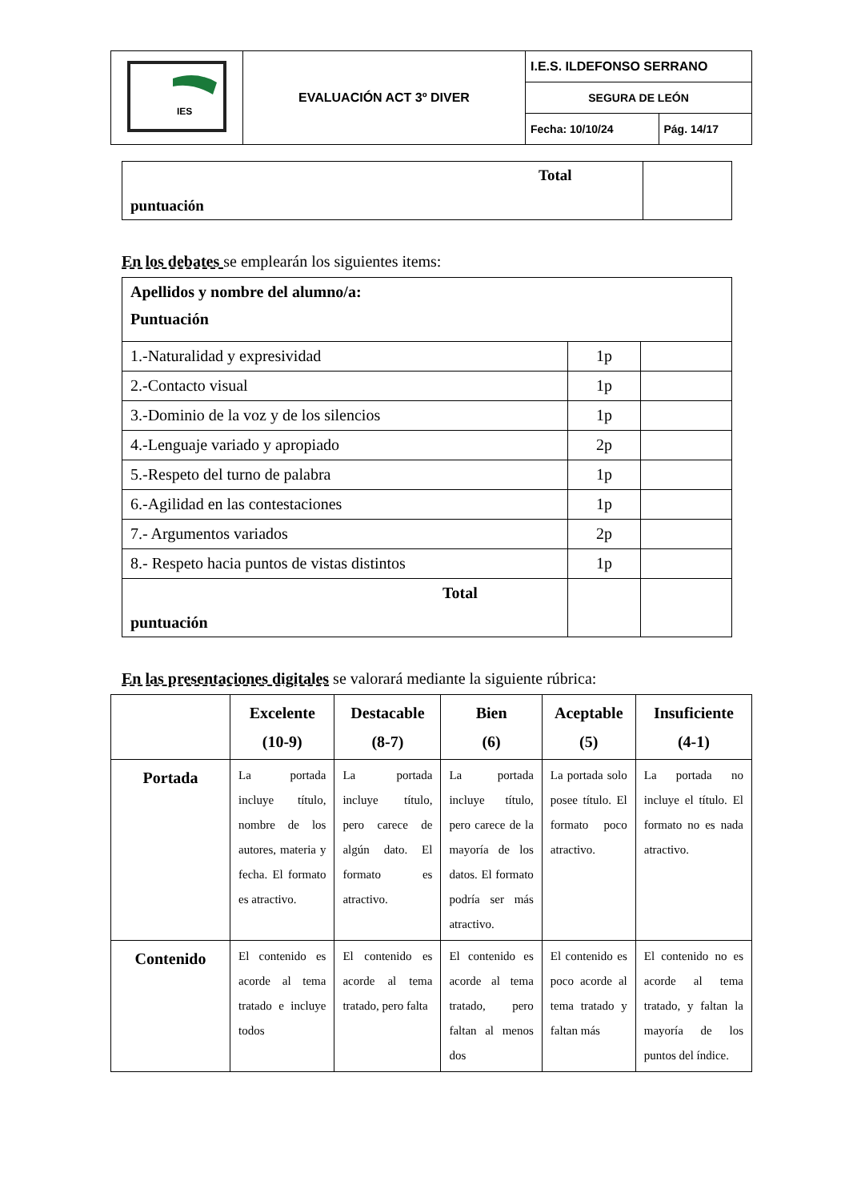| IES | EVALUACIÓN ACT 3º DIVER | I.E.S. ILDEFONSO SERRANO | |
| | | SEGURA DE LEÓN | |
| | | Fecha: 10/10/24 | Pág. 14/17 |
| Total puntuación | |
En los debates se emplearán los siguientes items:
| Apellidos y nombre del alumno/a: Puntuación | | |
| 1.-Naturalidad y expresividad | 1p | |
| 2.-Contacto visual | 1p | |
| 3.-Dominio de la voz y de los silencios | 1p | |
| 4.-Lenguaje variado y apropiado | 2p | |
| 5.-Respeto del turno de palabra | 1p | |
| 6.-Agilidad en las contestaciones | 1p | |
| 7.- Argumentos variados | 2p | |
| 8.- Respeto hacia puntos de vistas distintos | 1p | |
| Total puntuación | | |
En las presentaciones digitales se valorará mediante la siguiente rúbrica:
| | Excelente (10-9) | Destacable (8-7) | Bien (6) | Aceptable (5) | Insuficiente (4-1) |
| --- | --- | --- | --- | --- | --- |
| Portada | La portada incluye título, nombre de los autores, materia y fecha. El formato es atractivo. | La portada incluye título, pero carece de algún dato. El formato es atractivo. | La portada incluye título, pero carece de la mayoría de los datos. El formato podría ser más atractivo. | La portada solo posee título. El formato poco atractivo. | La portada no incluye el título. El formato no es nada atractivo. |
| Contenido | El contenido es acorde al tema tratado e incluye todos | El contenido es acorde al tema tratado, pero falta | El contenido es acorde al tema tratado, pero faltan al menos dos | El contenido es poco acorde al tema tratado y faltan más | El contenido no es acorde al tema tratado, y faltan la mayoría de los puntos del índice. |